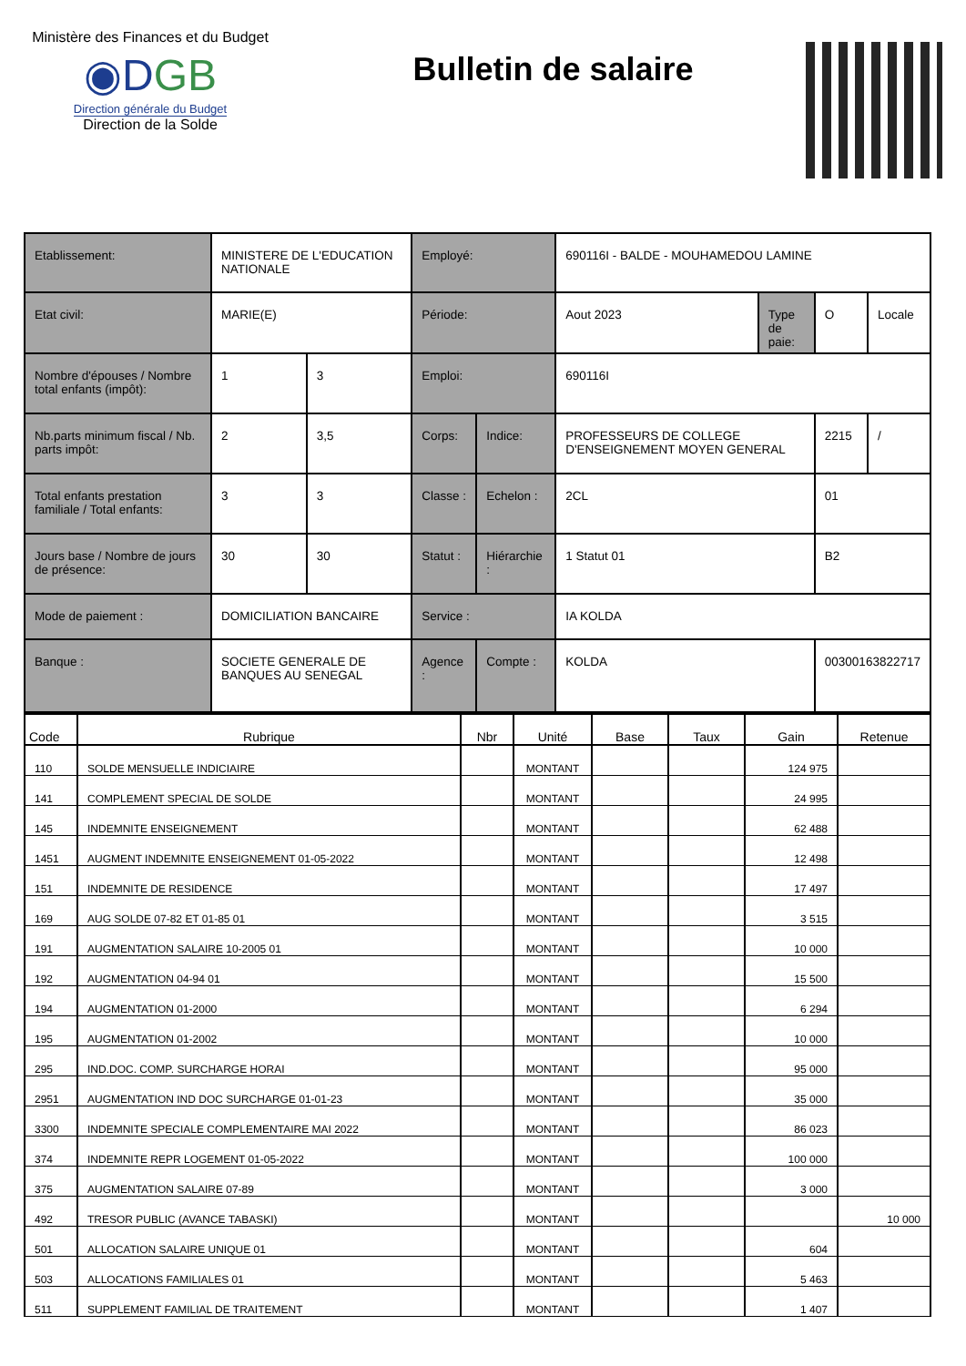Ministère des Finances et du Budget
◉DGB
Direction générale du Budget
Direction de la Solde
Bulletin de salaire
| Etablissement: | MINISTERE DE L'EDUCATION NATIONALE | | Employé: | | 690116I - BALDE - MOUHAMEDOU LAMINE | | | |
| Etat civil: | MARIE(E) | | Période: | | Aout 2023 | Type de paie: | O | Locale |
| Nombre d'épouses / Nombre total enfants (impôt): | 1 | 3 | Emploi: | | 690116I | | | |
| Nb.parts minimum fiscal / Nb. parts impôt: | 2 | 3,5 | Corps: | Indice: | PROFESSEURS DE COLLEGE D'ENSEIGNEMENT MOYEN GENERAL | | 2215 | / |
| Total enfants prestation familiale / Total enfants: | 3 | 3 | Classe : | Echelon : | 2CL | | 01 | |
| Jours base / Nombre de jours de présence: | 30 | 30 | Statut : | Hiérarchie : | 1 Statut 01 | | B2 | |
| Mode de paiement : | DOMICILIATION BANCAIRE | | Service : | | IA KOLDA | | | |
| Banque : | SOCIETE GENERALE DE BANQUES AU SENEGAL | | Agence : | Compte : | KOLDA | | 00300163822717 | |
| Code | Rubrique | Nbr | Unité | Base | Taux | Gain | Retenue |
| --- | --- | --- | --- | --- | --- | --- | --- |
| 110 | SOLDE MENSUELLE INDICIAIRE | | MONTANT | | | 124 975 | |
| 141 | COMPLEMENT SPECIAL DE SOLDE | | MONTANT | | | 24 995 | |
| 145 | INDEMNITE ENSEIGNEMENT | | MONTANT | | | 62 488 | |
| 1451 | AUGMENT INDEMNITE ENSEIGNEMENT 01-05-2022 | | MONTANT | | | 12 498 | |
| 151 | INDEMNITE DE RESIDENCE | | MONTANT | | | 17 497 | |
| 169 | AUG SOLDE 07-82 ET 01-85 01 | | MONTANT | | | 3 515 | |
| 191 | AUGMENTATION SALAIRE 10-2005 01 | | MONTANT | | | 10 000 | |
| 192 | AUGMENTATION 04-94 01 | | MONTANT | | | 15 500 | |
| 194 | AUGMENTATION 01-2000 | | MONTANT | | | 6 294 | |
| 195 | AUGMENTATION 01-2002 | | MONTANT | | | 10 000 | |
| 295 | IND.DOC. COMP. SURCHARGE HORAI | | MONTANT | | | 95 000 | |
| 2951 | AUGMENTATION IND DOC SURCHARGE 01-01-23 | | MONTANT | | | 35 000 | |
| 3300 | INDEMNITE SPECIALE COMPLEMENTAIRE MAI 2022 | | MONTANT | | | 86 023 | |
| 374 | INDEMNITE REPR LOGEMENT 01-05-2022 | | MONTANT | | | 100 000 | |
| 375 | AUGMENTATION SALAIRE 07-89 | | MONTANT | | | 3 000 | |
| 492 | TRESOR PUBLIC (AVANCE TABASKI) | | MONTANT | | | | 10 000 |
| 501 | ALLOCATION SALAIRE UNIQUE 01 | | MONTANT | | | 604 | |
| 503 | ALLOCATIONS FAMILIALES 01 | | MONTANT | | | 5 463 | |
| 511 | SUPPLEMENT FAMILIAL DE TRAITEMENT | | MONTANT | | | 1 407 | |